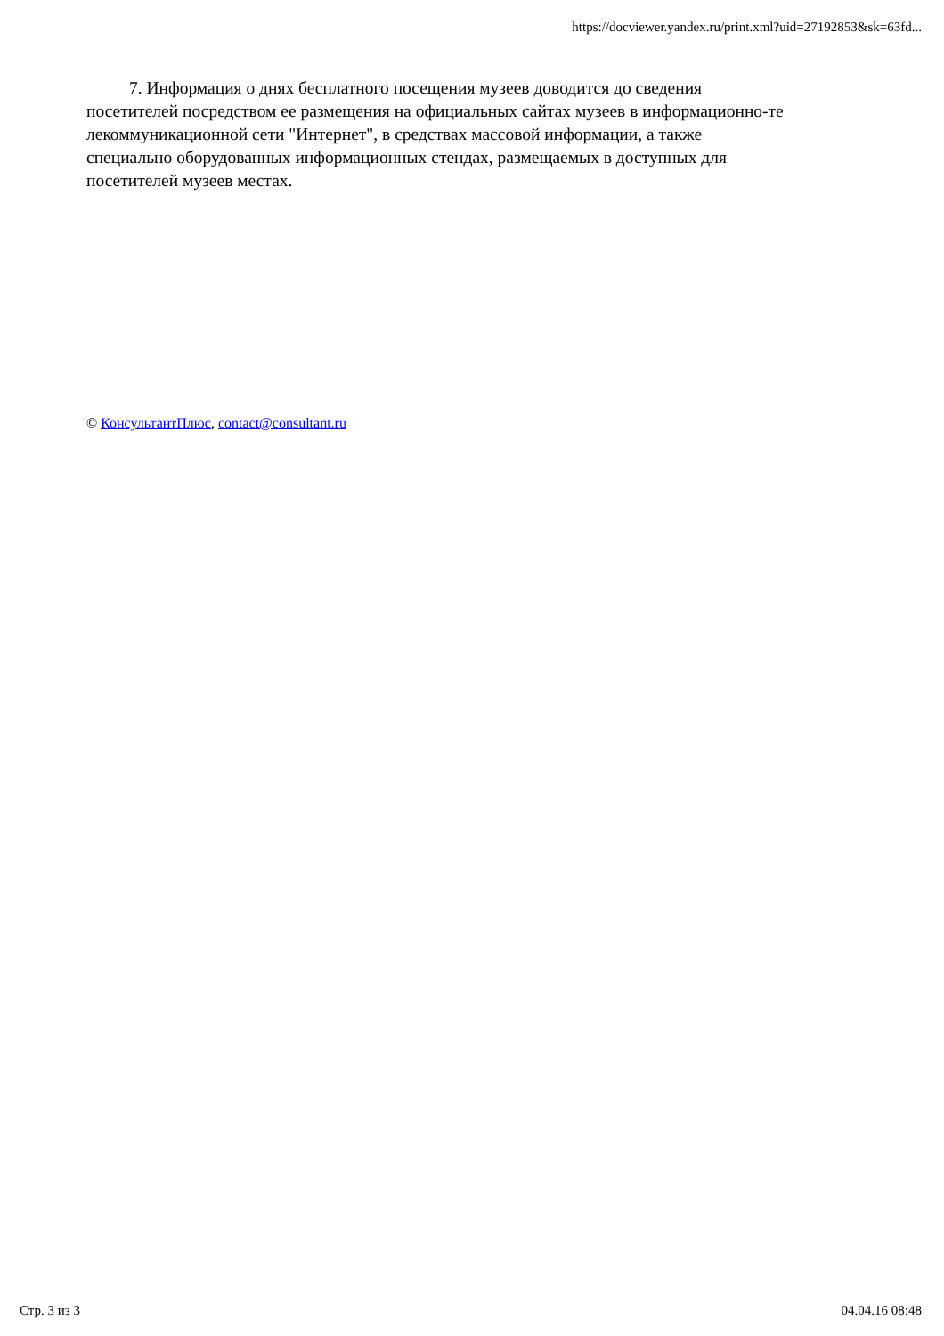https://docviewer.yandex.ru/print.xml?uid=27192853&sk=63fd...
7. Информация о днях бесплатного посещения музеев доводится до сведения
посетителей посредством ее размещения на официальных сайтах музеев в информационно-те
лекоммуникационной сети "Интернет", в средствах массовой информации, а также
специально оборудованных информационных стендах, размещаемых в доступных для
посетителей музеев местах.
© КонсультантПлюс, contact@consultant.ru
Стр. 3 из 3 04.04.16 08:48